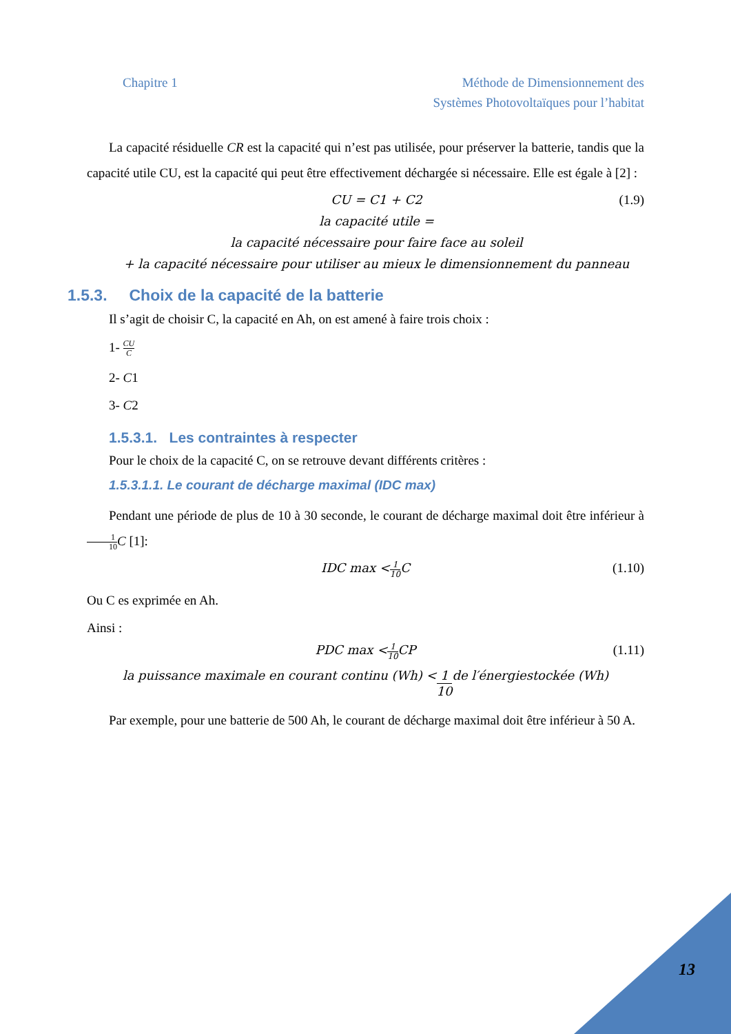Chapitre 1 Méthode de Dimensionnement des
Systèmes Photovoltaïques pour l’habitat
La capacité résiduelle CR est la capacité qui n’est pas utilisée, pour préserver la batterie, tandis que la capacité utile CU, est la capacité qui peut être effectivement déchargée si nécessaire. Elle est égale à [2] :
CU = C1 + C2 (1.9)
la capacité utile =
la capacité nécessaire pour faire face au soleil
+ la capacité nécessaire pour utiliser au mieux le dimensionnement du panneau
1.5.3. Choix de la capacité de la batterie
Il s’agit de choisir C, la capacité en Ah, on est amené à faire trois choix :
1- CU C
2- C1
3- C2
1.5.3.1. Les contraintes à respecter
Pour le choix de la capacité C, on se retrouve devant différents critères :
1.5.3.1.1. Le courant de décharge maximal (IDC max)
Pendant une période de plus de 10 à 30 seconde, le courant de décharge maximal doit être inférieur à1 10 C [1]:
IDC max < 1 10 C (1.10)
Ou C es exprimée en Ah.
Ainsi :
PDC max < 1 10 CP (1.11)
la puissance maximale en courant continu (Wh) < 1 10 de l′énergiestockée (Wh)
Par exemple, pour une batterie de 500 Ah, le courant de décharge maximal doit être inférieur à 50 A.
13